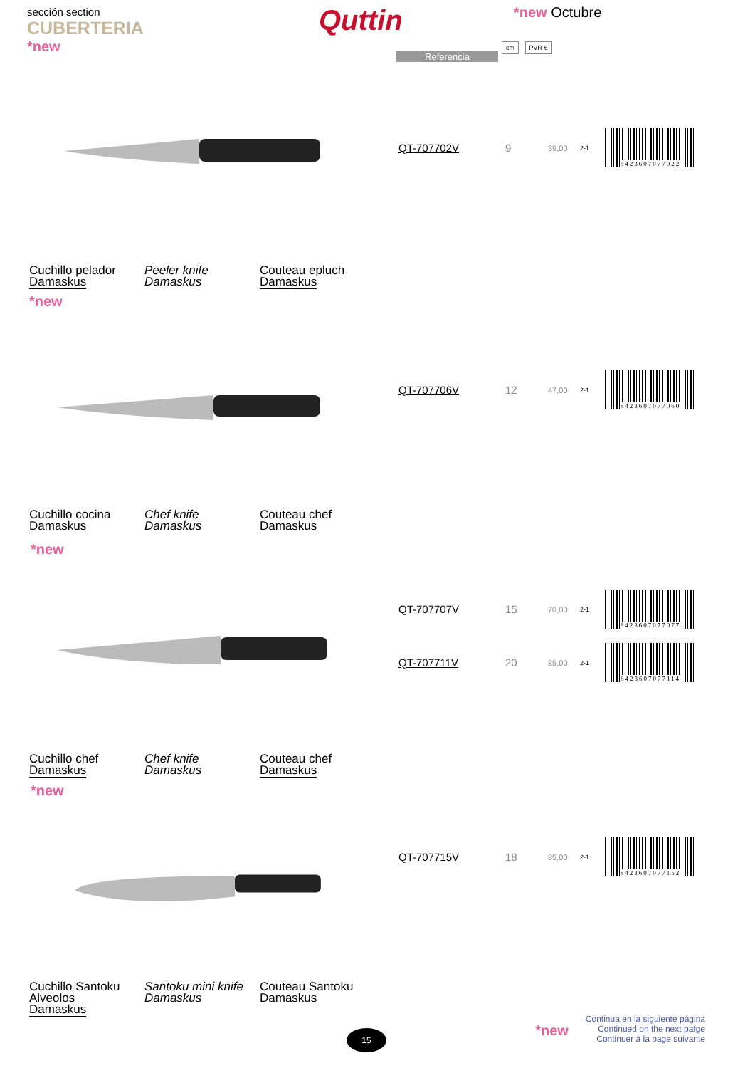sección section
CUBERTERIA
*new
Quttin *new Octubre
Referencia
cm PVR €
QT-707702V 9 39,00 2-1
8423607077022
Cuchillo pelador
Damaskus
Peeler knife
Damaskus
Couteau epluch
Damaskus
*new
QT-707706V 12 47,00 2-1
8423607077060
Cuchillo cocina
Damaskus
Chef knife
Damaskus
Couteau chef
Damaskus
*new
QT-707707V 15 70,00 2-1
8423607077077
QT-707711V 20 85,00 2-1
8423607077114
Cuchillo chef
Damaskus
Chef knife
Damaskus
Couteau chef
Damaskus
*new
QT-707715V 18 85,00 2-1
8423607077152
Cuchillo Santoku
Alveolos
Damaskus
Santoku mini knife
Damaskus
Couteau Santoku
Damaskus
15
*new Continua en la siguiente página
Continued on the next pafge
Continuer à la page suivante